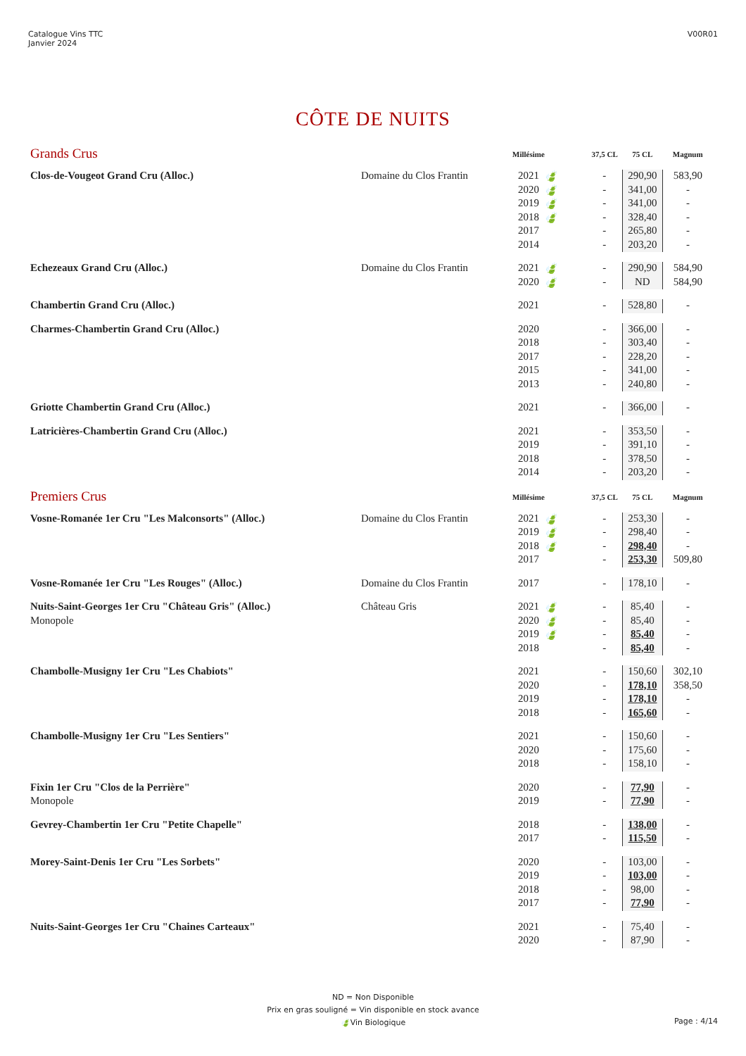Catalogue Vins TTC
Janvier 2024
V00R01
CÔTE DE NUITS
| Grands Crus | | Millésime | | 37,5 CL | 75 CL | Magnum |
| Clos-de-Vougeot Grand Cru (Alloc.) | Domaine du Clos Frantin | 2021 | 🍃 | - | 290,90 | 583,90 |
| | | 2020 | 🍃 | - | 341,00 | - |
| | | 2019 | 🍃 | - | 341,00 | - |
| | | 2018 | 🍃 | - | 328,40 | - |
| | | 2017 | | - | 265,80 | - |
| | | 2014 | | - | 203,20 | - |
| Echezeaux Grand Cru (Alloc.) | Domaine du Clos Frantin | 2021 | 🍃 | - | 290,90 | 584,90 |
| | | 2020 | 🍃 | - | ND | 584,90 |
| Chambertin Grand Cru (Alloc.) | | 2021 | | - | 528,80 | - |
| Charmes-Chambertin Grand Cru (Alloc.) | | 2020 | | - | 366,00 | - |
| | | 2018 | | - | 303,40 | - |
| | | 2017 | | - | 228,20 | - |
| | | 2015 | | - | 341,00 | - |
| | | 2013 | | - | 240,80 | - |
| Griotte Chambertin Grand Cru (Alloc.) | | 2021 | | - | 366,00 | - |
| Latricières-Chambertin Grand Cru (Alloc.) | | 2021 | | - | 353,50 | - |
| | | 2019 | | - | 391,10 | - |
| | | 2018 | | - | 378,50 | - |
| | | 2014 | | - | 203,20 | - |
| Premiers Crus | | Millésime | | 37,5 CL | 75 CL | Magnum |
| Vosne-Romanée 1er Cru "Les Malconsorts" (Alloc.) | Domaine du Clos Frantin | 2021 | 🍃 | - | 253,30 | - |
| | | 2019 | 🍃 | - | 298,40 | - |
| | | 2018 | 🍃 | - | 298,40 | - |
| | | 2017 | | - | 253,30 | 509,80 |
| Vosne-Romanée 1er Cru "Les Rouges" (Alloc.) | Domaine du Clos Frantin | 2017 | | - | 178,10 | - |
| Nuits-Saint-Georges 1er Cru "Château Gris" (Alloc.) | Château Gris | 2021 | 🍃 | - | 85,40 | - |
| Monopole | | 2020 | 🍃 | - | 85,40 | - |
| | | 2019 | 🍃 | - | 85,40 | - |
| | | 2018 | | - | 85,40 | - |
| Chambolle-Musigny 1er Cru "Les Chabiots" | | 2021 | | - | 150,60 | 302,10 |
| | | 2020 | | - | 178,10 | 358,50 |
| | | 2019 | | - | 178,10 | - |
| | | 2018 | | - | 165,60 | - |
| Chambolle-Musigny 1er Cru "Les Sentiers" | | 2021 | | - | 150,60 | - |
| | | 2020 | | - | 175,60 | - |
| | | 2018 | | - | 158,10 | - |
| Fixin 1er Cru "Clos de la Perrière" | | 2020 | | - | 77,90 | - |
| Monopole | | 2019 | | - | 77,90 | - |
| Gevrey-Chambertin 1er Cru "Petite Chapelle" | | 2018 | | - | 138,00 | - |
| | | 2017 | | - | 115,50 | - |
| Morey-Saint-Denis 1er Cru "Les Sorbets" | | 2020 | | - | 103,00 | - |
| | | 2019 | | - | 103,00 | - |
| | | 2018 | | - | 98,00 | - |
| | | 2017 | | - | 77,90 | - |
| Nuits-Saint-Georges 1er Cru "Chaines Carteaux" | | 2021 | | - | 75,40 | - |
| | | 2020 | | - | 87,90 | - |
ND = Non Disponible
Prix en gras souligné = Vin disponible en stock avance
🍃Vin Biologique
Page : 4/14